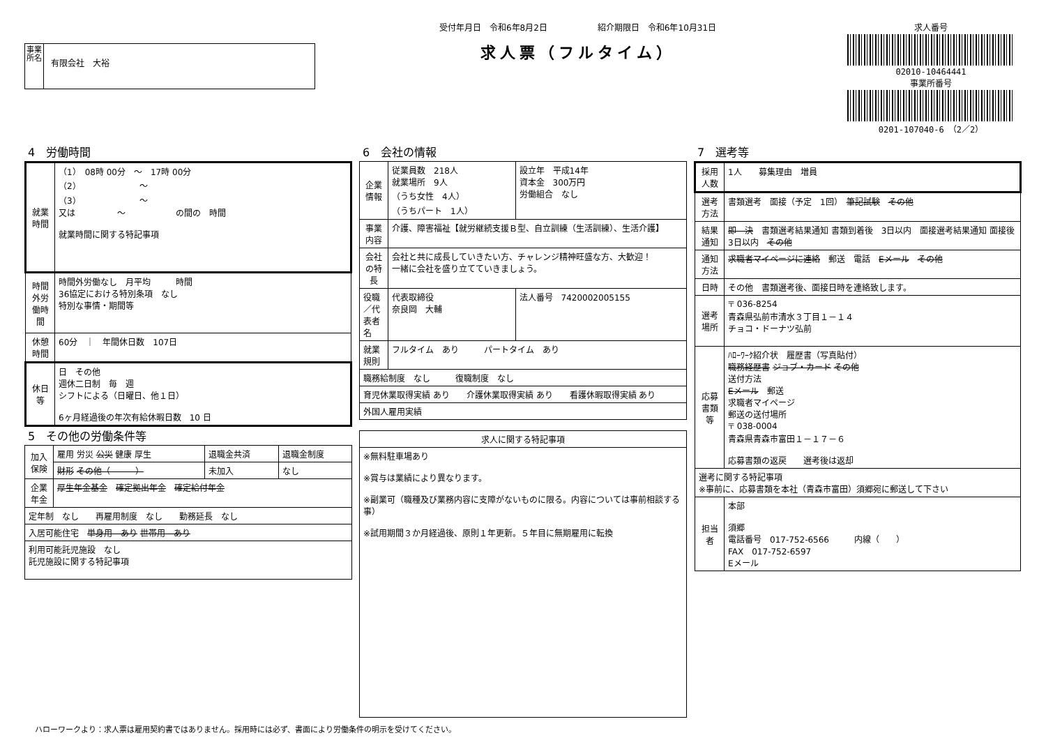事業所名
有限会社　大裕
受付年月日　令和6年8月2日　　　　　　紹介期限日　令和6年10月31日
求人票（フルタイム）
求人番号
02010-10464441
事業所番号
0201-107040-6　（2／2）
4　労働時間
| 就業時間 | （1） 08時 00分 ～ 17時 00分 （2） ～ （3） ～ 又は ～ の間の 時間 就業時間に関する特記事項 |
| 時間外労働時間 | 時間外労働なし 月平均 時間 36協定における特別条項 なし 特別な事情・期間等 |
| 休憩時間 | 60分 ｜ 年間休日数 107日 |
| 休日等 | 日 その他 週休二日制 毎 週 シフトによる（日曜日、他１日） 6ヶ月経過後の年次有給休暇日数 10 日 |
5　その他の労働条件等
| 加入保険 | 雇用 労災 公災 健康 厚生 | 退職金共済 | 退職金制度 |
| | 財形 その他（ ） | 未加入 | なし |
| 企業年金 | 厚生年金基金 確定拠出年金 確定給付年金 | | |
| 定年制 なし 再雇用制度 なし 勤務延長 なし | | | |
| 入居可能住宅 単身用 あり 世帯用 あり | | | |
| 利用可能託児施設 なし 託児施設に関する特記事項 | | | |
6　会社の情報
| 企業情報 | 従業員数 218人 就業場所 9人 （うち女性 4人） （うちパート 1人） | 設立年 平成14年 資本金 300万円 労働組合 なし |
| 事業内容 | 介護、障害福祉【就労継続支援Ｂ型、自立訓練（生活訓練）、生活介護】 | |
| 会社の特長 | 会社と共に成長していきたい方、チャレンジ精神旺盛な方、大歓迎！ 一緒に会社を盛り立てていきましょう。 | |
| 役職／代表者名 | 代表取締役 奈良岡 大輔 | 法人番号 7420002005155 |
| 就業規則 | フルタイム あり パートタイム あり | |
| 職務給制度 なし 復職制度 なし | | |
| 育児休業取得実績 あり 介護休業取得実績 あり 看護休暇取得実績 あり | | |
| 外国人雇用実績 | | |
| 求人に関する特記事項 |
| ※無料駐車場あり ※賞与は業績により異なります。 ※副業可（職種及び業務内容に支障がないものに限る。内容については事前相談する事） ※試用期間３か月経過後、原則１年更新。５年目に無期雇用に転換 |
7　選考等
| 採用人数 | 1人 募集理由 増員 |
| 選考方法 | 書類選考 面接（予定 1回） 筆記試験 その他 |
| 結果通知 | 即 決 書類選考結果通知 書類到着後 3日以内 面接選考結果通知 面接後 3日以内 その他 |
| 通知方法 | 求職者マイページに連絡 郵送 電話 Eメール その他 |
| 日時 | その他 書類選考後、面接日時を連絡致します。 |
| 選考場所 | 〒 036-8254 青森県弘前市清水３丁目１－１４ チョコ・ドーナツ弘前 |
| 応募書類等 | ﾊﾛｰﾜｰｸ紹介状 履歴書（写真貼付） 職務経歴書 ジョブ・カード その他 送付方法 Eメール 郵送 求職者マイページ 郵送の送付場所 〒 038-0004 青森県青森市富田１－１７－６ 応募書類の返戻 選考後は返却 |
| 選考に関する特記事項 ※事前に、応募書類を本社（青森市富田）須郷宛に郵送して下さい | |
| 担当者 | 本部 須郷 電話番号 017-752-6566 内線（ ） FAX 017-752-6597 Eメール |
ハローワークより：求人票は雇用契約書ではありません。採用時には必ず、書面により労働条件の明示を受けてください。